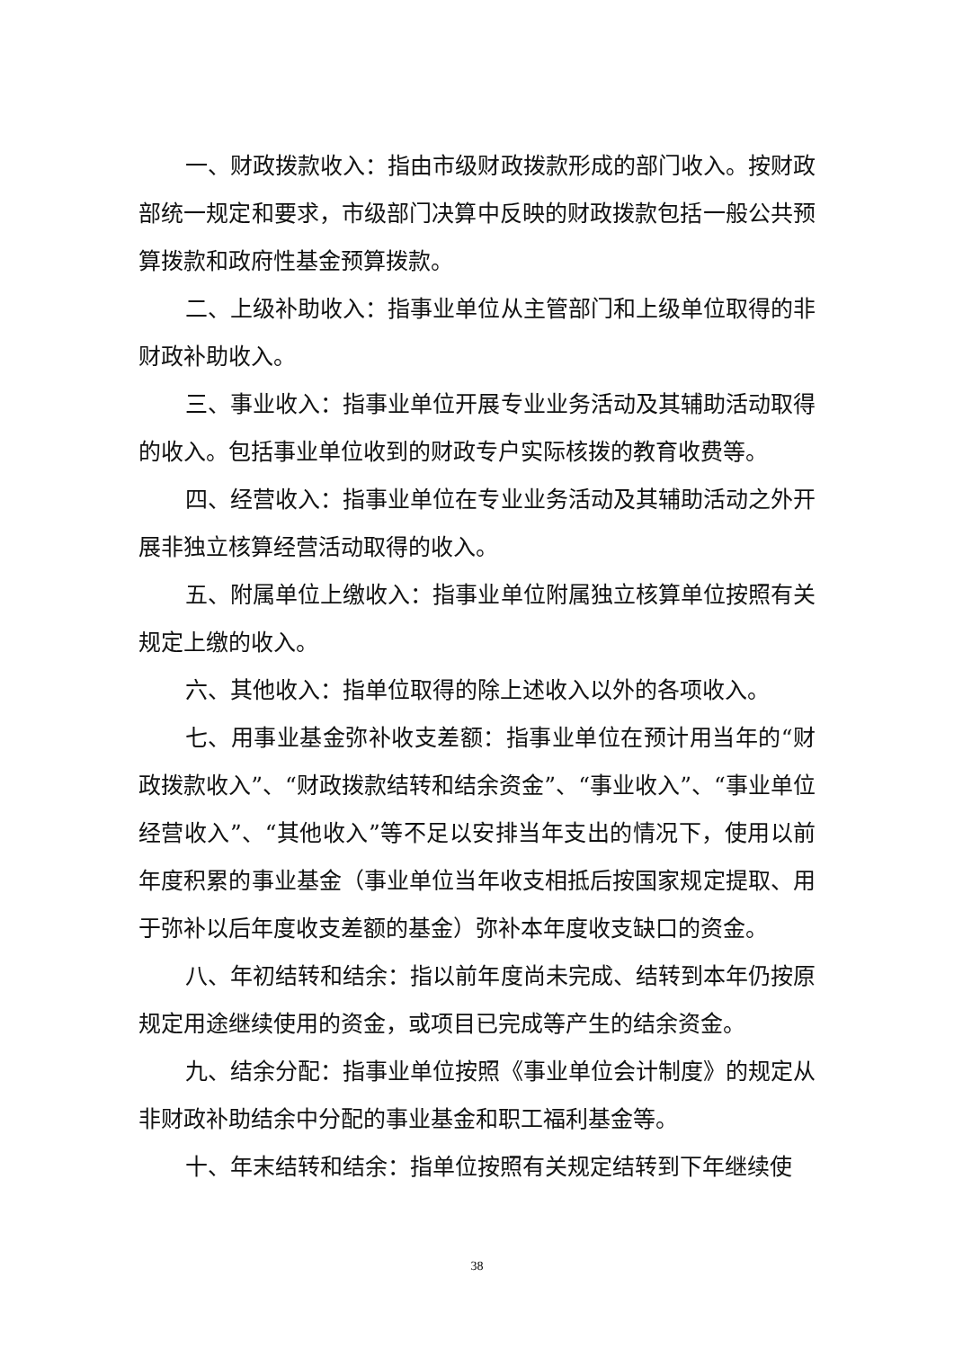一、财政拨款收入：指由市级财政拨款形成的部门收入。按财政部统一规定和要求，市级部门决算中反映的财政拨款包括一般公共预算拨款和政府性基金预算拨款。
二、上级补助收入：指事业单位从主管部门和上级单位取得的非财政补助收入。
三、事业收入：指事业单位开展专业业务活动及其辅助活动取得的收入。包括事业单位收到的财政专户实际核拨的教育收费等。
四、经营收入：指事业单位在专业业务活动及其辅助活动之外开展非独立核算经营活动取得的收入。
五、附属单位上缴收入：指事业单位附属独立核算单位按照有关规定上缴的收入。
六、其他收入：指单位取得的除上述收入以外的各项收入。
七、用事业基金弥补收支差额：指事业单位在预计用当年的“财政拨款收入”、“财政拨款结转和结余资金”、“事业收入”、“事业单位经营收入”、“其他收入”等不足以安排当年支出的情况下，使用以前年度积累的事业基金（事业单位当年收支相抵后按国家规定提取、用于弥补以后年度收支差额的基金）弥补本年度收支缺口的资金。
八、年初结转和结余：指以前年度尚未完成、结转到本年仍按原规定用途继续使用的资金，或项目已完成等产生的结余资金。
九、结余分配：指事业单位按照《事业单位会计制度》的规定从非财政补助结余中分配的事业基金和职工福利基金等。
十、年末结转和结余：指单位按照有关规定结转到下年继续使
38